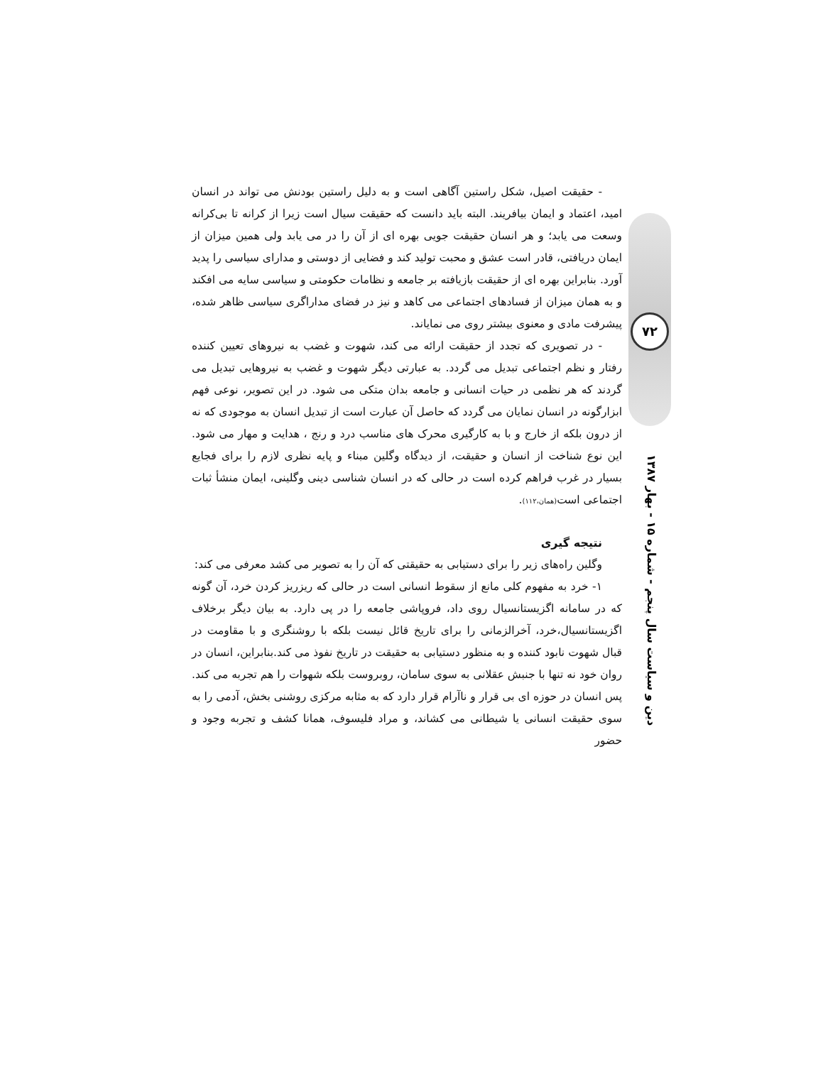- حقیقت اصیل، شکل راستین آگاهی است و به دلیل راستین بودنش می تواند در انسان امید، اعتماد و ایمان بیافریند. البته باید دانست که حقیقت سیال است زیرا از کرانه تا بی‌کرانه وسعت می یابد؛ و هر انسان حقیقت جویی بهره ای از آن را در می یابد ولی همین میزان از ایمان دریافتی، قادر است عشق و محبت تولید کند و فضایی از دوستی و مدارای سیاسی را پدید آورد. بنابراین بهره ای از حقیقت بازیافته بر جامعه و نظامات حکومتی و سیاسی سایه می افکند و به همان میزان از فسادهای اجتماعی می کاهد و نیز در فضای مداراگری سیاسی ظاهر شده، پیشرفت مادی و معنوی بیشتر روی می نمایاند.
- در تصویری که تجدد از حقیقت ارائه می کند، شهوت و غضب به نیروهای تعیین کننده رفتار و نظم اجتماعی تبدیل می گردد. به عبارتی دیگر شهوت و غضب به نیروهایی تبدیل می گردند که هر نظمی در حیات انسانی و جامعه بدان متکی می شود. در این تصویر، نوعی فهم ابزارگونه در انسان نمایان می گردد که حاصل آن عبارت است از تبدیل انسان به موجودی که نه از درون بلکه از خارج و با به کارگیری محرک های مناسب درد و رنج ، هدایت و مهار می شود. این نوع شناخت از انسان و حقیقت، از دیدگاه وگلین مبناء و پایه نظری لازم را برای فجایع بسیار در غرب فراهم کرده است در حالی که در انسان شناسی دینی وگلینی، ایمان منشأ ثبات اجتماعی است(همان،۱۱۲).
نتیجه گیری
وگلین راه‌های زیر را برای دستیابی به حقیقتی که آن را به تصویر می کشد معرفی می کند:
۱- خرد به مفهوم کلی مانع از سقوط انسانی است در حالی که ریزریز کردن خرد، آن گونه که در سامانه اگزیستانسیال روی داد، فروپاشی جامعه را در پی دارد. به بیان دیگر برخلاف اگزیستانسیال،خرد، آخرالزمانی را برای تاریخ قائل نیست بلکه با روشنگری و با مقاومت در قبال شهوت نابود کننده و به منظور دستیابی به حقیقت در تاریخ نفوذ می کند.بنابراین، انسان در روان خود نه تنها با جنبش عقلانی به سوی سامان، روبروست بلکه شهوات را هم تجربه می کند. پس انسان در حوزه ای بی قرار و ناآرام قرار دارد که به مثابه مرکزی روشنی بخش، آدمی را به سوی حقیقت انسانی یا شیطانی می کشاند، و مراد فلیسوف، همانا کشف و تجربه وجود و حضور
۷۲
دین و سیاست سال پنجم - شماره ۱۵ - بهار ۱۳۸۷